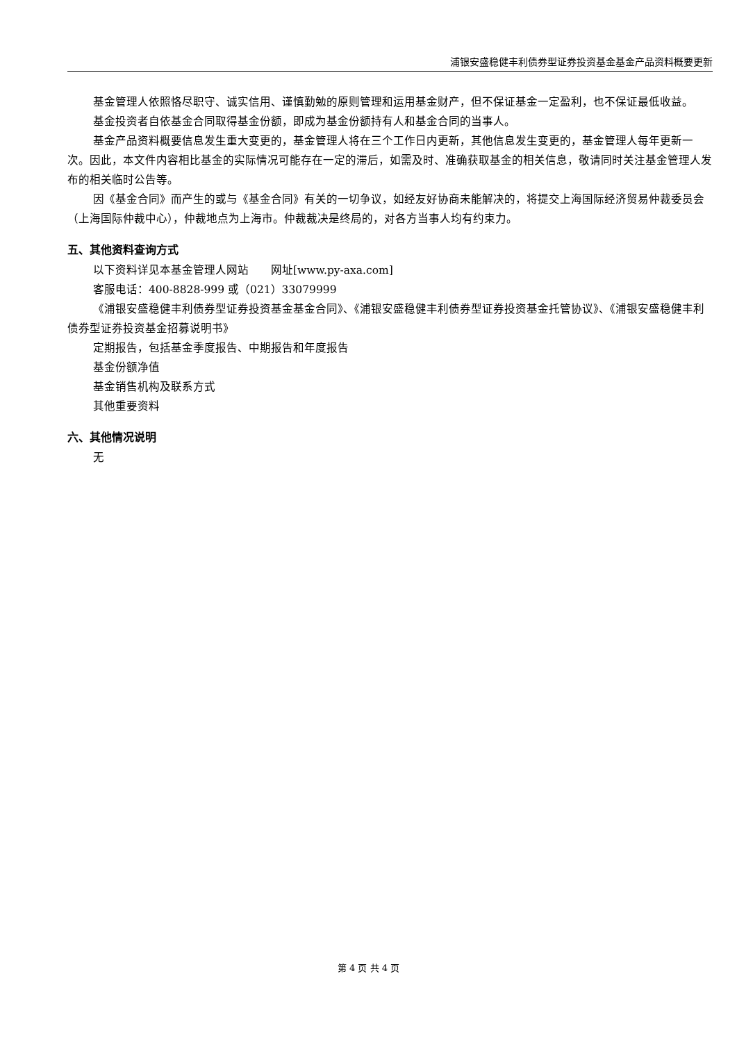浦银安盛稳健丰利债券型证券投资基金基金产品资料概要更新
基金管理人依照恪尽职守、诚实信用、谨慎勤勉的原则管理和运用基金财产，但不保证基金一定盈利，也不保证最低收益。
基金投资者自依基金合同取得基金份额，即成为基金份额持有人和基金合同的当事人。
基金产品资料概要信息发生重大变更的，基金管理人将在三个工作日内更新，其他信息发生变更的，基金管理人每年更新一次。因此，本文件内容相比基金的实际情况可能存在一定的滞后，如需及时、准确获取基金的相关信息，敬请同时关注基金管理人发布的相关临时公告等。
因《基金合同》而产生的或与《基金合同》有关的一切争议，如经友好协商未能解决的，将提交上海国际经济贸易仲裁委员会（上海国际仲裁中心），仲裁地点为上海市。仲裁裁决是终局的，对各方当事人均有约束力。
五、其他资料查询方式
以下资料详见本基金管理人网站　　网址[www.py-axa.com]
客服电话：400-8828-999 或（021）33079999
《浦银安盛稳健丰利债券型证券投资基金基金合同》、《浦银安盛稳健丰利债券型证券投资基金托管协议》、《浦银安盛稳健丰利债券型证券投资基金招募说明书》
定期报告，包括基金季度报告、中期报告和年度报告
基金份额净值
基金销售机构及联系方式
其他重要资料
六、其他情况说明
无
第 4 页 共 4 页